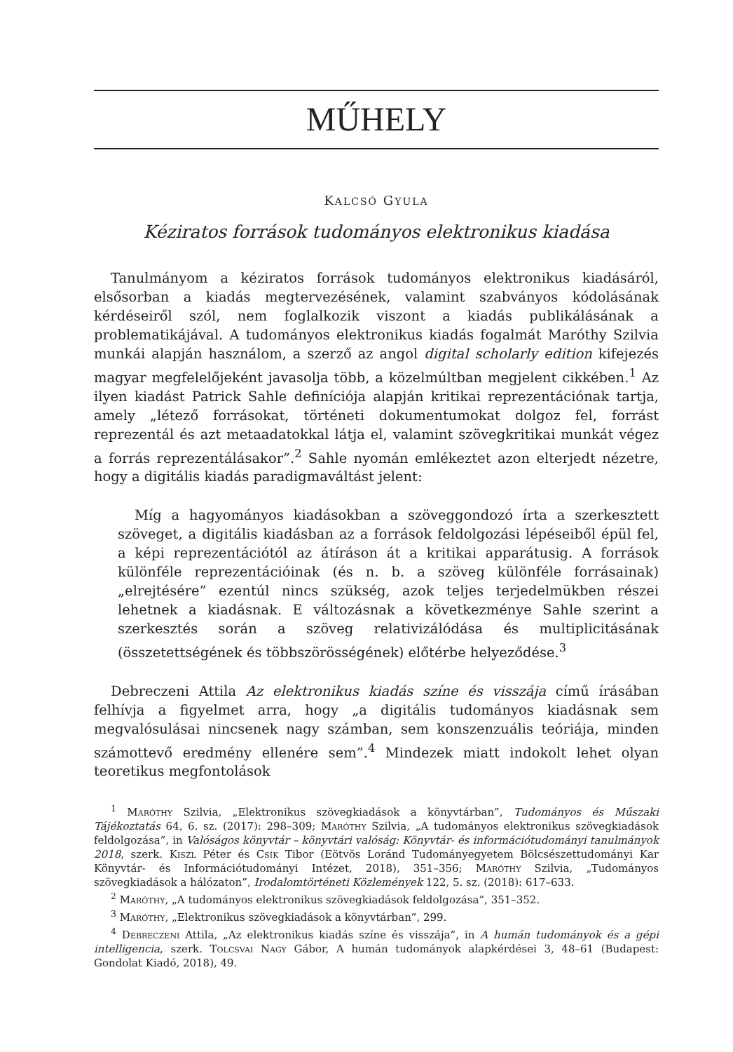MŰHELY
KALCSÓ GYULA
Kéziratos források tudományos elektronikus kiadása
Tanulmányom a kéziratos források tudományos elektronikus kiadásáról, elsősorban a kiadás megtervezésének, valamint szabványos kódolásának kérdéseiről szól, nem foglalkozik viszont a kiadás publikálásának a problematikájával. A tudományos elektronikus kiadás fogalmát Maróthy Szilvia munkái alapján használom, a szerző az angol digital scholarly edition kifejezés magyar megfelelőjeként javasolja több, a közelmúltban megjelent cikkében.<sup>1</sup> Az ilyen kiadást Patrick Sahle definíciója alapján kritikai reprezentációnak tartja, amely „létező forrásokat, történeti dokumentumokat dolgoz fel, forrást reprezentál és azt metaadatokkal látja el, valamint szövegkritikai munkát végez a forrás reprezentálásakor”.<sup>2</sup> Sahle nyomán emlékeztet azon elterjedt nézetre, hogy a digitális kiadás paradigmaváltást jelent:
Míg a hagyományos kiadásokban a szöveggondozó írta a szerkesztett szöveget, a digitális kiadásban az a források feldolgozási lépéseiből épül fel, a képi reprezentációtól az átíráson át a kritikai apparátusig. A források különféle reprezentációinak (és n. b. a szöveg különféle forrásainak) „elrejtésére” ezentúl nincs szükség, azok teljes terjedelmükben részei lehetnek a kiadásnak. E változásnak a következménye Sahle szerint a szerkesztés során a szöveg relativizálódása és multiplicitásának (összetettségének és többszörösségének) előtérbe helyeződése.<sup>3</sup>
Debreczeni Attila Az elektronikus kiadás színe és visszája című írásában felhívja a figyelmet arra, hogy „a digitális tudományos kiadásnak sem megvalósulásai nincsenek nagy számban, sem konszenzuális teóriája, minden számottevő eredmény ellenére sem”.<sup>4</sup> Mindezek miatt indokolt lehet olyan teoretikus megfontolások
<sup>1</sup> Maróthy Szilvia, „Elektronikus szövegkiadások a könyvtárban”, Tudományos és Műszaki Tájékoztatás 64, 6. sz. (2017): 298–309; Maróthy Szilvia, „A tudományos elektronikus szövegkiadások feldolgozása”, in Valóságos könyvtár – könyvtári valóság: Könyvtár- és információtudományi tanulmányok 2018, szerk. Kiszl Péter és Csík Tibor (Eötvös Loránd Tudományegyetem Bölcsészettudományi Kar Könyvtár- és Információtudományi Intézet, 2018), 351–356; Maróthy Szilvia, „Tudományos szövegkiadások a hálózaton”, Irodalomtörténeti Közlemények 122, 5. sz. (2018): 617–633.
<sup>2</sup> Maróthy, „A tudományos elektronikus szövegkiadások feldolgozása”, 351–352.
<sup>3</sup> Maróthy, „Elektronikus szövegkiadások a könyvtárban”, 299.
<sup>4</sup> Debreczeni Attila, „Az elektronikus kiadás színe és visszája”, in A humán tudományok és a gépi intelligencia, szerk. Tolcsvai Nagy Gábor, A humán tudományok alapkérdései 3, 48–61 (Budapest: Gondolat Kiadó, 2018), 49.